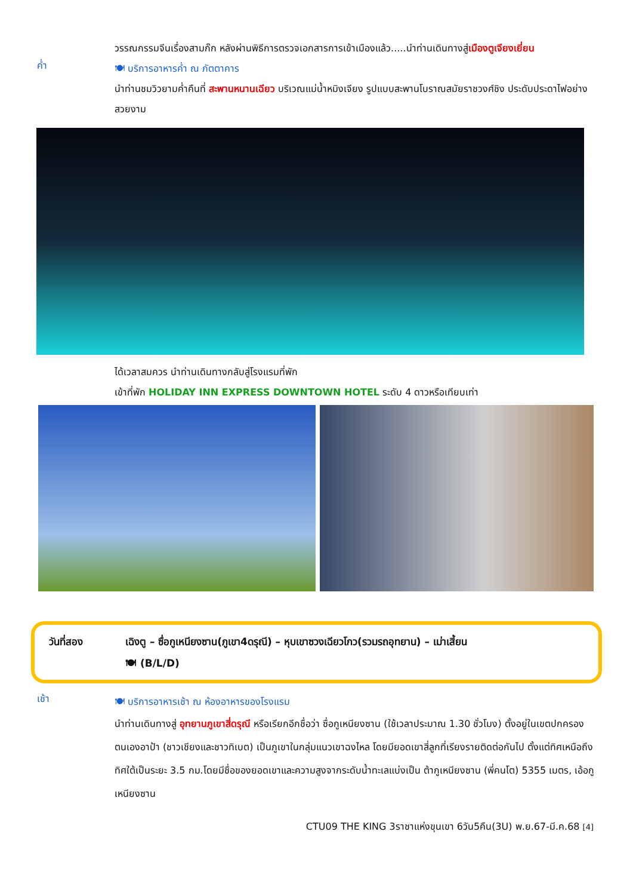วรรณกรรมจีนเรื่องสามก๊ก หลังผ่านพิธีการตรวจเอกสารการเข้าเมืองแล้ว.....นำท่านเดินทางสู่เมืองตูเจียงเยี่ยน
ค่ำ
🍽 บริการอาหารค่ำ ณ ภัตตาคาร
นำท่านชมวิวยามค่ำคืนที่ สะพานหนานเฉียว บริเวณแม่น้ำหมิงเจียง รูปแบบสะพานโบราณสมัยราชวงศ์ชิง ประดับประดาไฟอย่างสวยงาม
ได้เวลาสมควร นำท่านเดินทางกลับสู่โรงแรมที่พัก
เข้าที่พัก HOLIDAY INN EXPRESS DOWNTOWN HOTEL ระดับ 4 ดาวหรือเทียบเท่า
วันที่สอง เฉิงตู – ซื่อกูเหนียงซาน(ภูเขา4ดรุณี) – หุบเขาซวงเฉียวโกว(รวมรถอุทยาน) – เม่าเสี้ยน
🍽 (B/L/D)
เช้า
🍽 บริการอาหารเช้า ณ ห้องอาหารของโรงแรม
นำท่านเดินทางสู่ อุทยานภูเขาสี่ดรุณี หรือเรียกอีกชื่อว่า ซื่อกูเหนียงซาน (ใช้เวลาประมาณ 1.30 ชั่วโมง) ตั้งอยู่ในเขตปกครองตนเองอาป้า (ชาวเชียงและชาวทิเบต) เป็นภูเขาในกลุ่มแนวเขาฉงไหล โดยมียอดเขาสี่ลูกที่เรียงรายติดต่อกันไป ตั้งแต่ทิศเหนือถึงทิศใต้เป็นระยะ 3.5 กม.โดยมีชื่อของยอดเขาและความสูงจากระดับน้ำทะเลแบ่งเป็น ต้ากูเหนียงซาน (พี่คนโต) 5355 เมตร, เอ้อกูเหนียงซาน
CTU09 THE KING 3ราชาแห่งขุนเขา 6วัน5คืน(3U) พ.ย.67-มี.ค.68 [4]